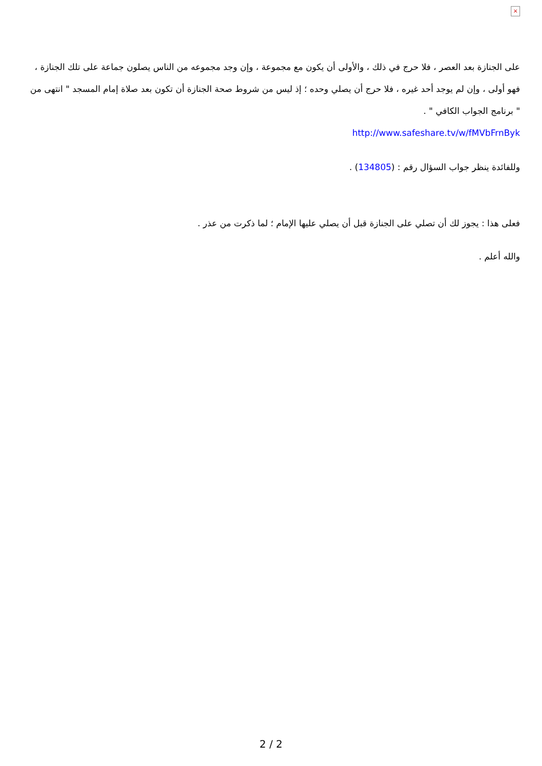×
على الجنازة بعد العصر ، فلا حرج في ذلك ، والأولى أن يكون مع مجموعة ، وإن وجد مجموعه من الناس يصلون جماعة على تلك الجنازة ، فهو أولى ، وإن لم يوجد أحد غيره ، فلا حرج أن يصلي وحده ؛ إذ ليس من شروط صحة الجنازة أن تكون بعد صلاة إمام المسجد " انتهى من " برنامج الجواب الكافي " .
http://www.safeshare.tv/w/fMVbFrnByk
وللفائدة ينظر جواب السؤال رقم : (134805) .
فعلى هذا : يجوز لك أن تصلي على الجنازة قبل أن يصلي عليها الإمام ؛ لما ذكرت من عذر .
والله أعلم .
2 / 2